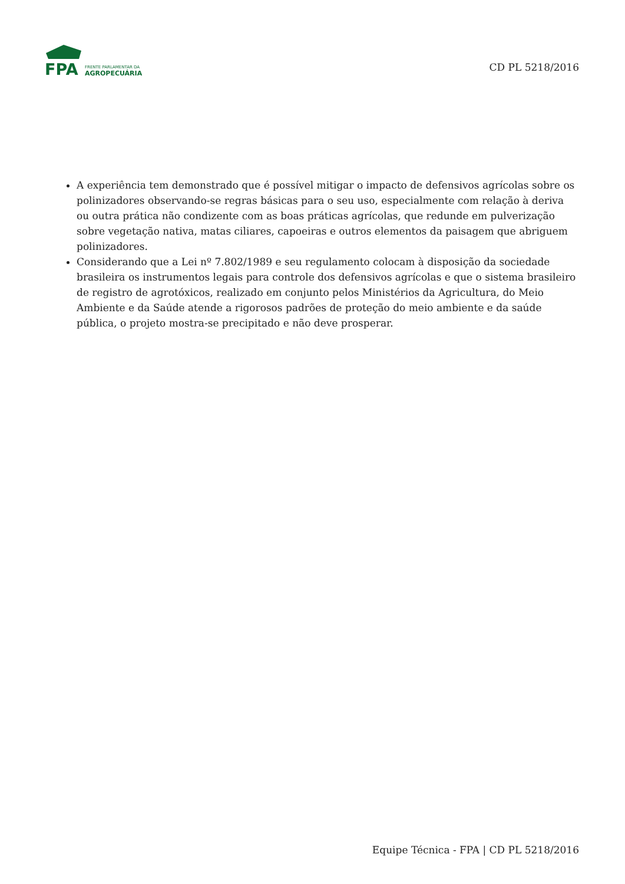FPA
FRENTE PARLAMENTAR DA
AGROPECUÁRIA
CD PL 5218/2016
A experiência tem demonstrado que é possível mitigar o impacto de defensivos agrícolas sobre os polinizadores observando-se regras básicas para o seu uso, especialmente com relação à deriva ou outra prática não condizente com as boas práticas agrícolas, que redunde em pulverização sobre vegetação nativa, matas ciliares, capoeiras e outros elementos da paisagem que abriguem polinizadores.
Considerando que a Lei nº 7.802/1989 e seu regulamento colocam à disposição da sociedade brasileira os instrumentos legais para controle dos defensivos agrícolas e que o sistema brasileiro de registro de agrotóxicos, realizado em conjunto pelos Ministérios da Agricultura, do Meio Ambiente e da Saúde atende a rigorosos padrões de proteção do meio ambiente e da saúde pública, o projeto mostra-se precipitado e não deve prosperar.
Equipe Técnica - FPA | CD PL 5218/2016